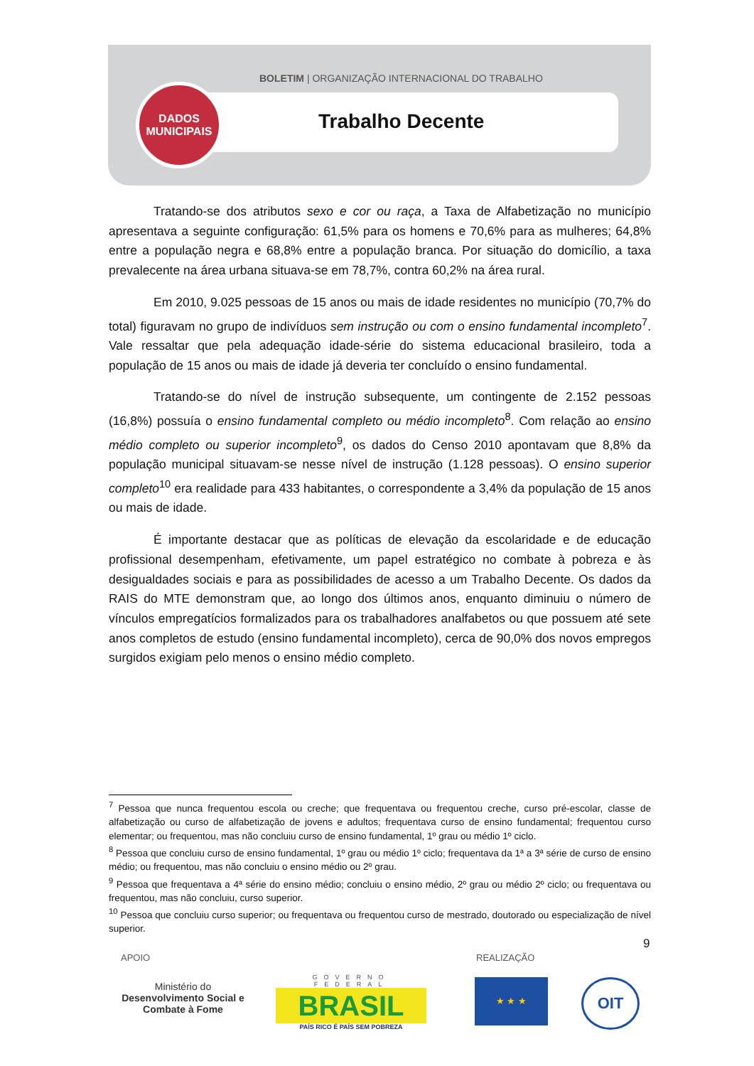BOLETIM | ORGANIZAÇÃO INTERNACIONAL DO TRABALHO
DADOS
MUNICIPAIS
Trabalho Decente
Tratando-se dos atributos sexo e cor ou raça, a Taxa de Alfabetização no município apresentava a seguinte configuração: 61,5% para os homens e 70,6% para as mulheres; 64,8% entre a população negra e 68,8% entre a população branca. Por situação do domicílio, a taxa prevalecente na área urbana situava-se em 78,7%, contra 60,2% na área rural.
Em 2010, 9.025 pessoas de 15 anos ou mais de idade residentes no município (70,7% do total) figuravam no grupo de indivíduos sem instrução ou com o ensino fundamental incompleto<sup>7</sup>. Vale ressaltar que pela adequação idade-série do sistema educacional brasileiro, toda a população de 15 anos ou mais de idade já deveria ter concluído o ensino fundamental.
Tratando-se do nível de instrução subsequente, um contingente de 2.152 pessoas (16,8%) possuía o ensino fundamental completo ou médio incompleto<sup>8</sup>. Com relação ao ensino médio completo ou superior incompleto<sup>9</sup>, os dados do Censo 2010 apontavam que 8,8% da população municipal situavam-se nesse nível de instrução (1.128 pessoas). O ensino superior completo<sup>10</sup> era realidade para 433 habitantes, o correspondente a 3,4% da população de 15 anos ou mais de idade.
É importante destacar que as políticas de elevação da escolaridade e de educação profissional desempenham, efetivamente, um papel estratégico no combate à pobreza e às desigualdades sociais e para as possibilidades de acesso a um Trabalho Decente. Os dados da RAIS do MTE demonstram que, ao longo dos últimos anos, enquanto diminuiu o número de vínculos empregatícios formalizados para os trabalhadores analfabetos ou que possuem até sete anos completos de estudo (ensino fundamental incompleto), cerca de 90,0% dos novos empregos surgidos exigiam pelo menos o ensino médio completo.
<sup>7</sup> Pessoa que nunca frequentou escola ou creche; que frequentava ou frequentou creche, curso pré-escolar, classe de alfabetização ou curso de alfabetização de jovens e adultos; frequentava curso de ensino fundamental; frequentou curso elementar; ou frequentou, mas não concluiu curso de ensino fundamental, 1º grau ou médio 1º ciclo.
<sup>8</sup> Pessoa que concluiu curso de ensino fundamental, 1º grau ou médio 1º ciclo; frequentava da 1ª a 3ª série de curso de ensino médio; ou frequentou, mas não concluiu o ensino médio ou 2º grau.
<sup>9</sup> Pessoa que frequentava a 4ª série do ensino médio; concluiu o ensino médio, 2º grau ou médio 2º ciclo; ou frequentava ou frequentou, mas não concluiu, curso superior.
<sup>10</sup> Pessoa que concluiu curso superior; ou frequentava ou frequentou curso de mestrado, doutorado ou especialização de nível superior.
9
APOIO REALIZAÇÃO
Ministério do
Desenvolvimento Social e Combate à Fome
GOVERNO FEDERAL
BRASIL
PAÍS RICO É PAÍS SEM POBREZA
★ ★ ★ OIT